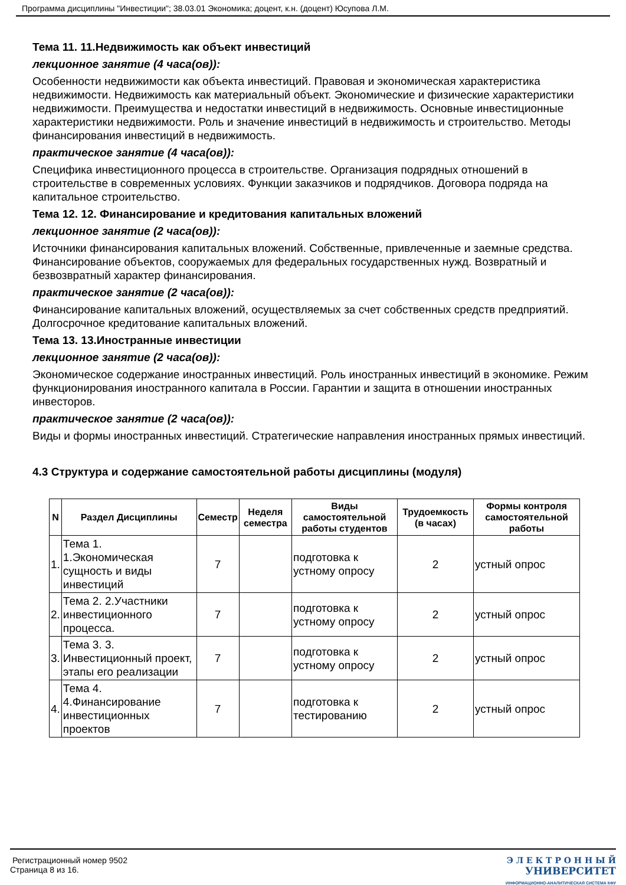Программа дисциплины "Инвестиции"; 38.03.01 Экономика; доцент, к.н. (доцент) Юсупова Л.М.
Тема 11. 11.Недвижимость как объект инвестиций
лекционное занятие (4 часа(ов)):
Особенности недвижимости как объекта инвестиций. Правовая и экономическая характеристика недвижимости. Недвижимость как материальный объект. Экономические и физические характеристики недвижимости. Преимущества и недостатки инвестиций в недвижимость. Основные инвестиционные характеристики недвижимости. Роль и значение инвестиций в недвижимость и строительство. Методы финансирования инвестиций в недвижимость.
практическое занятие (4 часа(ов)):
Специфика инвестиционного процесса в строительстве. Организация подрядных отношений в строительстве в современных условиях. Функции заказчиков и подрядчиков. Договора подряда на капитальное строительство.
Тема 12. 12. Финансирование и кредитования капитальных вложений
лекционное занятие (2 часа(ов)):
Источники финансирования капитальных вложений. Собственные, привлеченные и заемные средства. Финансирование объектов, сооружаемых для федеральных государственных нужд. Возвратный и безвозвратный характер финансирования.
практическое занятие (2 часа(ов)):
Финансирование капитальных вложений, осуществляемых за счет собственных средств предприятий. Долгосрочное кредитование капитальных вложений.
Тема 13. 13.Иностранные инвестиции
лекционное занятие (2 часа(ов)):
Экономическое содержание иностранных инвестиций. Роль иностранных инвестиций в экономике. Режим функционирования иностранного капитала в России. Гарантии и защита в отношении иностранных инвесторов.
практическое занятие (2 часа(ов)):
Виды и формы иностранных инвестиций. Стратегические направления иностранных прямых инвестиций.
4.3 Структура и содержание самостоятельной работы дисциплины (модуля)
| N | Раздел Дисциплины | Семестр | Неделя семестра | Виды самостоятельной работы студентов | Трудоемкость (в часах) | Формы контроля самостоятельной работы |
| --- | --- | --- | --- | --- | --- | --- |
| 1. | Тема 1. 1.Экономическая сущность и виды инвестиций | 7 | | подготовка к устному опросу | 2 | устный опрос |
| 2. | Тема 2. 2.Участники инвестиционного процесса. | 7 | | подготовка к устному опросу | 2 | устный опрос |
| 3. | Тема 3. 3. Инвестиционный проект, этапы его реализации | 7 | | подготовка к устному опросу | 2 | устный опрос |
| 4. | Тема 4. 4.Финансирование инвестиционных проектов | 7 | | подготовка к тестированию | 2 | устный опрос |
Регистрационный номер 9502
Страница 8 из 16.
Э Л Е К Т Р О Н Н Ы Й
УНИВЕРСИТЕТ
ИНФОРМАЦИОННО-АНАЛИТИЧЕСКАЯ СИСТЕМА КФУ